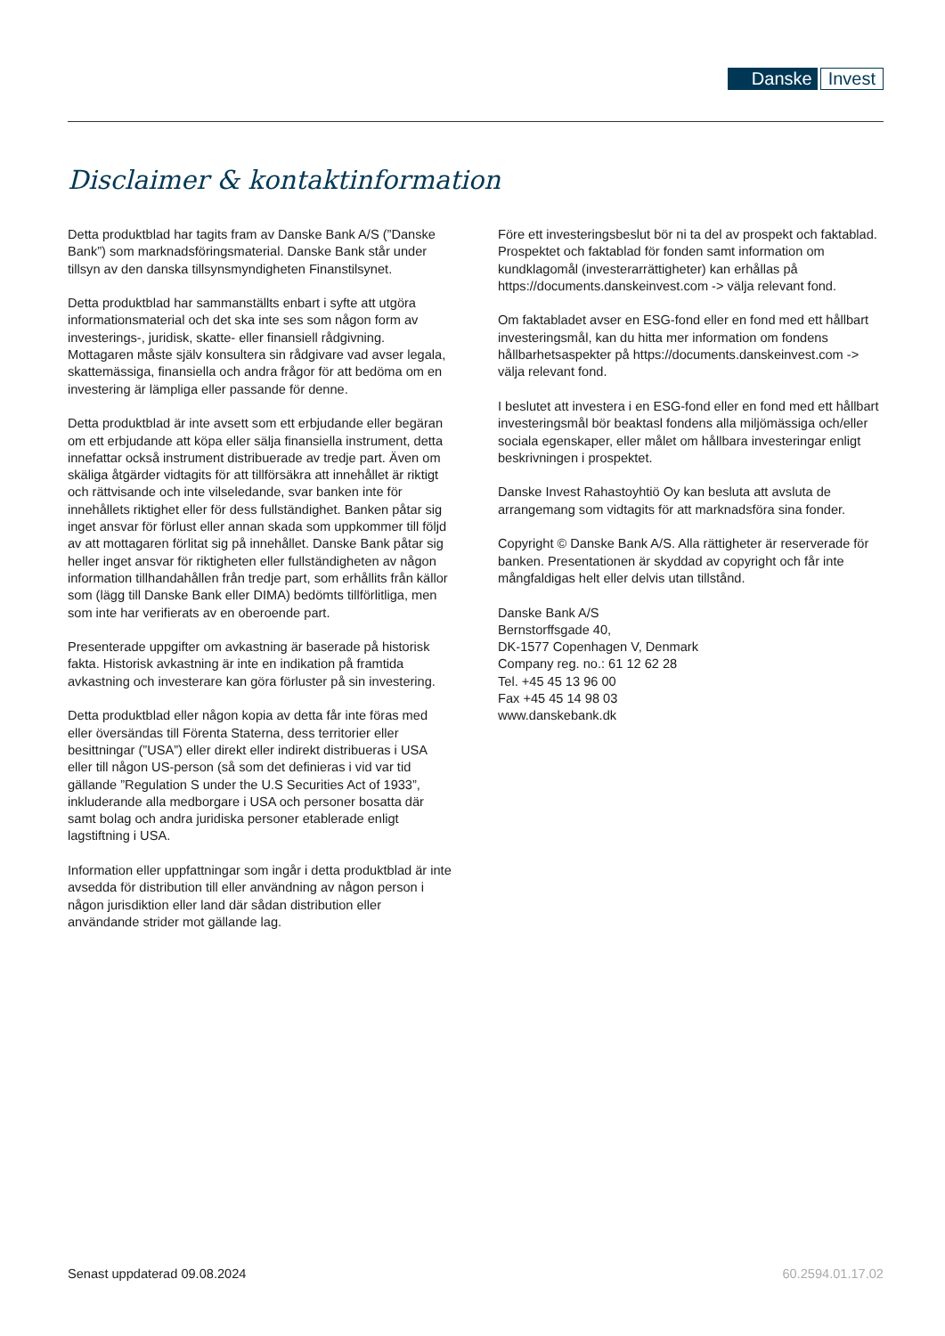Danske Invest
Disclaimer & kontaktinformation
Detta produktblad har tagits fram av Danske Bank A/S (”Danske Bank”) som marknadsföringsmaterial. Danske Bank står under tillsyn av den danska tillsynsmyndigheten Finanstilsynet.
Detta produktblad har sammanställts enbart i syfte att utgöra informationsmaterial och det ska inte ses som någon form av investerings-, juridisk, skatte- eller finansiell rådgivning. Mottagaren måste själv konsultera sin rådgivare vad avser legala, skattemässiga, finansiella och andra frågor för att bedöma om en investering är lämpliga eller passande för denne.
Detta produktblad är inte avsett som ett erbjudande eller begäran om ett erbjudande att köpa eller sälja finansiella instrument, detta innefattar också instrument distribuerade av tredje part. Även om skäliga åtgärder vidtagits för att tillförsäkra att innehållet är riktigt och rättvisande och inte vilseledande, svar banken inte för innehållets riktighet eller för dess fullständighet. Banken påtar sig inget ansvar för förlust eller annan skada som uppkommer till följd av att mottagaren förlitat sig på innehållet. Danske Bank påtar sig heller inget ansvar för riktigheten eller fullständigheten av någon information tillhandahållen från tredje part, som erhållits från källor som (lägg till Danske Bank eller DIMA) bedömts tillförlitliga, men som inte har verifierats av en oberoende part.
Presenterade uppgifter om avkastning är baserade på historisk fakta. Historisk avkastning är inte en indikation på framtida avkastning och investerare kan göra förluster på sin investering.
Detta produktblad eller någon kopia av detta får inte föras med eller översändas till Förenta Staterna, dess territorier eller besittningar (”USA”) eller direkt eller indirekt distribueras i USA eller till någon US-person (så som det definieras i vid var tid gällande ”Regulation S under the U.S Securities Act of 1933”, inkluderande alla medborgare i USA och personer bosatta där samt bolag och andra juridiska personer etablerade enligt lagstiftning i USA.
Information eller uppfattningar som ingår i detta produktblad är inte avsedda för distribution till eller användning av någon person i någon jurisdiktion eller land där sådan distribution eller användande strider mot gällande lag.
Före ett investeringsbeslut bör ni ta del av prospekt och faktablad. Prospektet och faktablad för fonden samt information om kundklagomål (investerarrättigheter) kan erhållas på https://documents.danskeinvest.com -> välja relevant fond.
Om faktabladet avser en ESG-fond eller en fond med ett hållbart investeringsmål, kan du hitta mer information om fondens hållbarhetsaspekter på https://documents.danskeinvest.com -> välja relevant fond.
I beslutet att investera i en ESG-fond eller en fond med ett hållbart investeringsmål bör beaktasl fondens alla miljömässiga och/eller sociala egenskaper, eller målet om hållbara investeringar enligt beskrivningen i prospektet.
Danske Invest Rahastoyhtiö Oy kan besluta att avsluta de arrangemang som vidtagits för att marknadsföra sina fonder.
Copyright © Danske Bank A/S. Alla rättigheter är reserverade för banken. Presentationen är skyddad av copyright och får inte mångfaldigas helt eller delvis utan tillstånd.
Danske Bank A/S
Bernstorffsgade 40,
DK-1577 Copenhagen V, Denmark
Company reg. no.: 61 12 62 28
Tel. +45 45 13 96 00
Fax +45 45 14 98 03
www.danskebank.dk
Senast uppdaterad 09.08.2024 60.2594.01.17.02